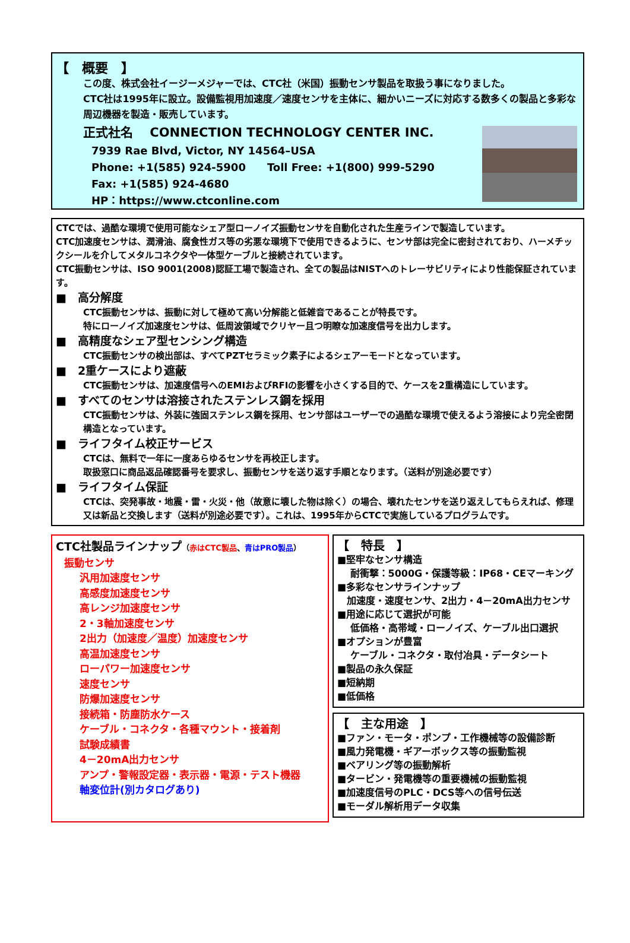【　概要　】
この度、株式会社イージーメジャーでは、CTC社（米国）振動センサ製品を取扱う事になりました。
CTC社は1995年に設立。設備監視用加速度／速度センサを主体に、細かいニーズに対応する数多くの製品と多彩な周辺機器を製造・販売しています。
正式社名　 CONNECTION TECHNOLOGY CENTER INC.
7939 Rae Blvd, Victor, NY 14564–USA
Phone: +1(585) 924-5900　　Toll Free: +1(800) 999-5290
Fax: +1(585) 924-4680
HP：https://www.ctconline.com
CTCでは、過酷な環境で使用可能なシェア型ローノイズ振動センサを自動化された生産ラインで製造しています。
CTC加速度センサは、潤滑油、腐食性ガス等の劣悪な環境下で使用できるように、センサ部は完全に密封されており、ハーメチックシールを介してメタルコネクタや一体型ケーブルと接続されています。
CTC振動センサは、ISO 9001(2008)認証工場で製造され、全ての製品はNISTへのトレーサビリティにより性能保証されています。
■　高分解度
CTC振動センサは、振動に対して極めて高い分解能と低雑音であることが特長です。
特にローノイズ加速度センサは、低周波領域でクリヤー且つ明瞭な加速度信号を出力します。
■　高精度なシェア型センシング構造
CTC振動センサの検出部は、すべてPZTセラミック素子によるシェアーモードとなっています。
■　2重ケースにより遮蔽
CTC振動センサは、加速度信号へのEMIおよびRFIの影響を小さくする目的で、ケースを2重構造にしています。
■　すべてのセンサは溶接されたステンレス鋼を採用
CTC振動センサは、外装に強固ステンレス鋼を採用、センサ部はユーザーでの過酷な環境で使えるよう溶接により完全密閉構造となっています。
■　ライフタイム校正サービス
CTCは、無料で一年に一度あらゆるセンサを再校正します。
取扱窓口に商品返品確認番号を要求し、振動センサを送り返す手順となります。（送料が別途必要です）
■　ライフタイム保証
CTCは、突発事故・地震・雷・火災・他（故意に壊した物は除く）の場合、壊れたセンサを送り返えしてもらえれば、修理又は新品と交換します（送料が別途必要です）。これは、1995年からCTCで実施しているプログラムです。
CTC社製品ラインナップ（赤はCTC製品、青はPRO製品）
振動センサ
汎用加速度センサ
高感度加速度センサ
高レンジ加速度センサ
2・3軸加速度センサ
2出力（加速度／温度）加速度センサ
高温加速度センサ
ローパワー加速度センサ
速度センサ
防爆加速度センサ
接続箱・防塵防水ケース
ケーブル・コネクタ・各種マウント・接着剤
試験成績書
4－20mA出力センサ
アンプ・警報設定器・表示器・電源・テスト機器
軸変位計(別カタログあり)
【　特長　】
■堅牢なセンサ構造
　 耐衝撃：5000G・保護等級：IP68・CEマーキング
■多彩なセンサラインナップ
　加速度・速度センサ、2出力・4－20mA出力センサ
■用途に応じて選択が可能
　 低価格・高帯域・ローノイズ、ケーブル出口選択
■オプションが豊富
　 ケーブル・コネクタ・取付冶具・データシート
■製品の永久保証
■短納期
■低価格
【　主な用途　】
■ファン・モータ・ポンプ・工作機械等の設備診断
■風力発電機・ギアーボックス等の振動監視
■ベアリング等の振動解析
■タービン・発電機等の重要機械の振動監視
■加速度信号のPLC・DCS等への信号伝送
■モーダル解析用データ収集